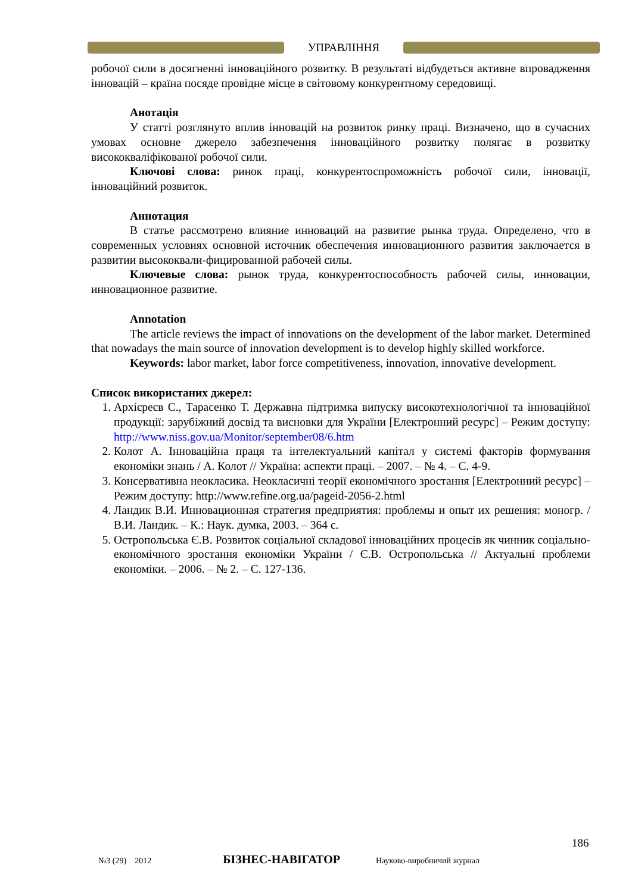УПРАВЛІННЯ
робочої сили в досягненні інноваційного розвитку. В результаті відбудеться активне впровадження інновацій – країна посяде провідне місце в світовому конкурентному середовищі.
Анотація
У статті розглянуто вплив інновацій на розвиток ринку праці. Визначено, що в сучасних умовах основне джерело забезпечення інноваційного розвитку полягає в розвитку висококваліфікованої робочої сили.
Ключові слова: ринок праці, конкурентоспроможність робочої сили, інновації, інноваційний розвиток.
Аннотация
В статье рассмотрено влияние инноваций на развитие рынка труда. Определено, что в современных условиях основной источник обеспечения инновационного развития заключается в развитии высококвали-фицированной рабочей силы.
Ключевые слова: рынок труда, конкурентоспособность рабочей силы, инновации, инновационное развитие.
Annotation
The article reviews the impact of innovations on the development of the labor market. Determined that nowadays the main source of innovation development is to develop highly skilled workforce.
Keywords: labor market, labor force competitiveness, innovation, innovative development.
Список використаних джерел:
1. Архієреєв С., Тарасенко Т. Державна підтримка випуску високотехнологічної та інноваційної продукції: зарубіжний досвід та висновки для України [Електронний ресурс] – Режим доступу: http://www.niss.gov.ua/Monitor/september08/6.htm
2. Колот А. Інноваційна праця та інтелектуальний капітал у системі факторів формування економіки знань / А. Колот // Україна: аспекти праці. – 2007. – № 4. – С. 4-9.
3. Консервативна неокласика. Неокласичні теорії економічного зростання [Електронний ресурс] – Режим доступу: http://www.refine.org.ua/pageid-2056-2.html
4. Ландик В.И. Инновационная стратегия предприятия: проблемы и опыт их решения: моногр. / В.И. Ландик. – К.: Наук. думка, 2003. – 364 с.
5. Остропольська Є.В. Розвиток соціальної складової інноваційних процесів як чинник соціально-економічного зростання економіки України / Є.В. Остропольська // Актуальні проблеми економіки. – 2006. – № 2. – С. 127-136.
186
№3 (29) 2012 БІЗНЕС-НАВІГАТОР Науково-виробничий журнал